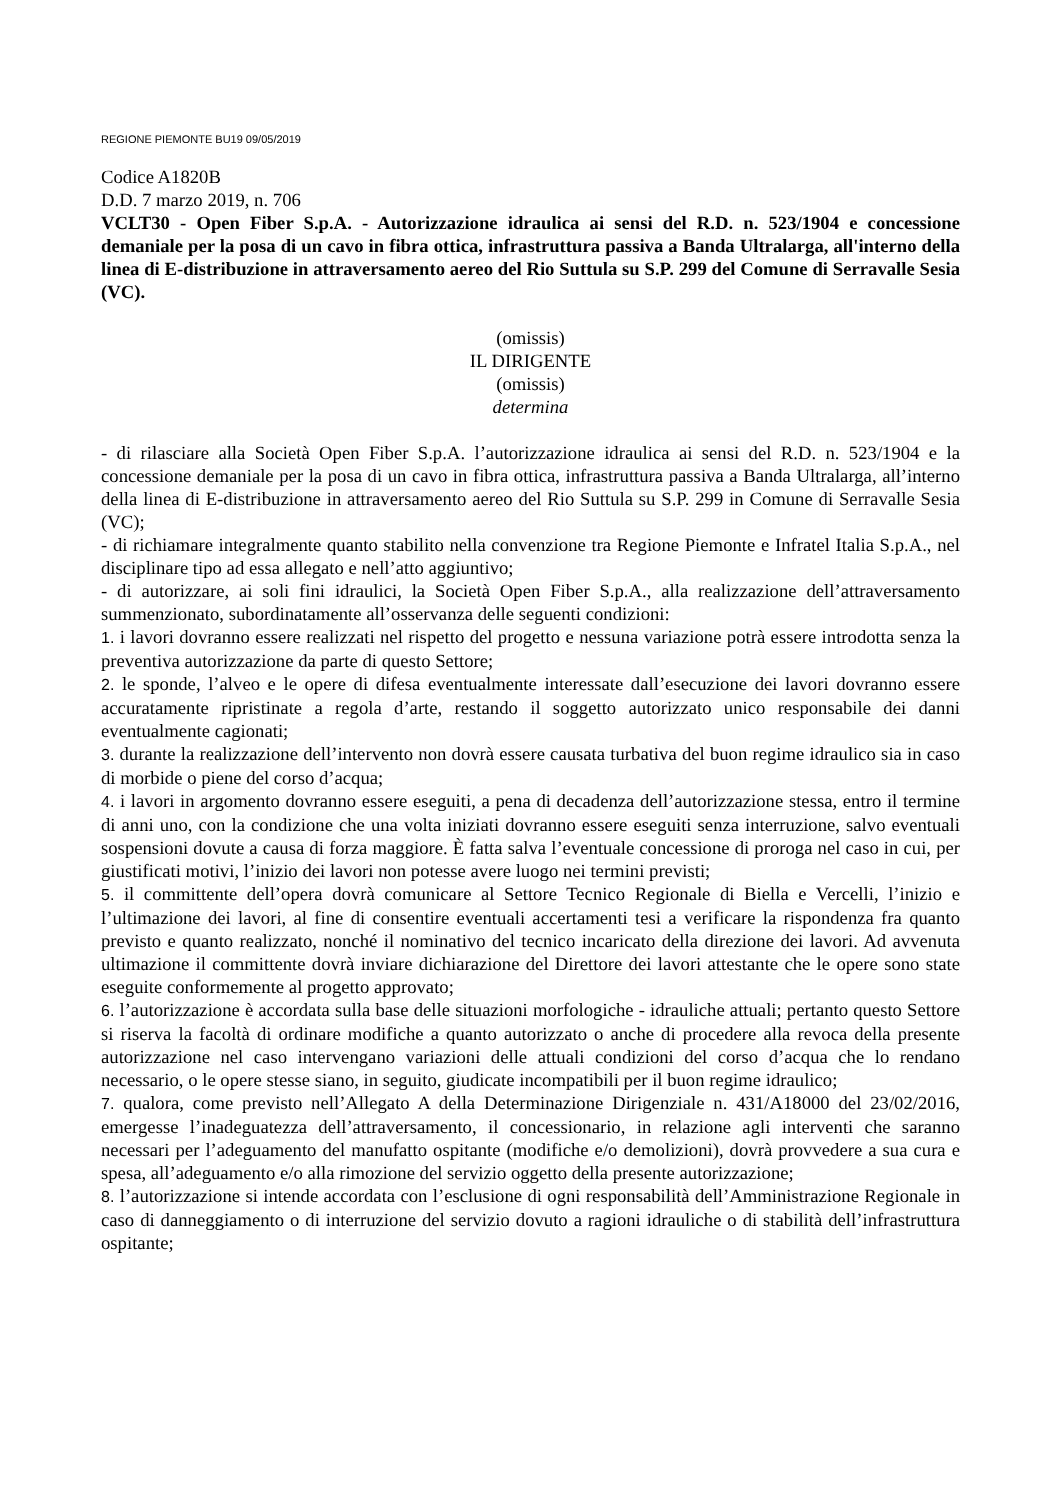REGIONE PIEMONTE BU19 09/05/2019
Codice A1820B
D.D. 7 marzo 2019, n. 706
VCLT30 - Open Fiber S.p.A. - Autorizzazione idraulica ai sensi del R.D. n. 523/1904 e concessione demaniale per la posa di un cavo in fibra ottica, infrastruttura passiva a Banda Ultralarga, all'interno della linea di E-distribuzione in attraversamento aereo del Rio Suttula su S.P. 299 del Comune di Serravalle Sesia (VC).
(omissis)
IL DIRIGENTE
(omissis)
determina
- di rilasciare alla Società Open Fiber S.p.A. l’autorizzazione idraulica ai sensi del R.D. n. 523/1904 e la concessione demaniale per la posa di un cavo in fibra ottica, infrastruttura passiva a Banda Ultralarga, all’interno della linea di E-distribuzione in attraversamento aereo del Rio Suttula su S.P. 299 in Comune di Serravalle Sesia (VC);
- di richiamare integralmente quanto stabilito nella convenzione tra Regione Piemonte e Infratel Italia S.p.A., nel disciplinare tipo ad essa allegato e nell’atto aggiuntivo;
- di autorizzare, ai soli fini idraulici, la Società Open Fiber S.p.A., alla realizzazione dell’attraversamento summenzionato, subordinatamente all’osservanza delle seguenti condizioni:
1. i lavori dovranno essere realizzati nel rispetto del progetto e nessuna variazione potrà essere introdotta senza la preventiva autorizzazione da parte di questo Settore;
2. le sponde, l’alveo e le opere di difesa eventualmente interessate dall’esecuzione dei lavori dovranno essere accuratamente ripristinate a regola d’arte, restando il soggetto autorizzato unico responsabile dei danni eventualmente cagionati;
3. durante la realizzazione dell’intervento non dovrà essere causata turbativa del buon regime idraulico sia in caso di morbide o piene del corso d’acqua;
4. i lavori in argomento dovranno essere eseguiti, a pena di decadenza dell’autorizzazione stessa, entro il termine di anni uno, con la condizione che una volta iniziati dovranno essere eseguiti senza interruzione, salvo eventuali sospensioni dovute a causa di forza maggiore. È fatta salva l’eventuale concessione di proroga nel caso in cui, per giustificati motivi, l’inizio dei lavori non potesse avere luogo nei termini previsti;
5. il committente dell’opera dovrà comunicare al Settore Tecnico Regionale di Biella e Vercelli, l’inizio e l’ultimazione dei lavori, al fine di consentire eventuali accertamenti tesi a verificare la rispondenza fra quanto previsto e quanto realizzato, nonché il nominativo del tecnico incaricato della direzione dei lavori. Ad avvenuta ultimazione il committente dovrà inviare dichiarazione del Direttore dei lavori attestante che le opere sono state eseguite conformemente al progetto approvato;
6. l’autorizzazione è accordata sulla base delle situazioni morfologiche - idrauliche attuali; pertanto questo Settore si riserva la facoltà di ordinare modifiche a quanto autorizzato o anche di procedere alla revoca della presente autorizzazione nel caso intervengano variazioni delle attuali condizioni del corso d’acqua che lo rendano necessario, o le opere stesse siano, in seguito, giudicate incompatibili per il buon regime idraulico;
7. qualora, come previsto nell’Allegato A della Determinazione Dirigenziale n. 431/A18000 del 23/02/2016, emergesse l’inadeguatezza dell’attraversamento, il concessionario, in relazione agli interventi che saranno necessari per l’adeguamento del manufatto ospitante (modifiche e/o demolizioni), dovrà provvedere a sua cura e spesa, all’adeguamento e/o alla rimozione del servizio oggetto della presente autorizzazione;
8. l’autorizzazione si intende accordata con l’esclusione di ogni responsabilità dell’Amministrazione Regionale in caso di danneggiamento o di interruzione del servizio dovuto a ragioni idrauliche o di stabilità dell’infrastruttura ospitante;